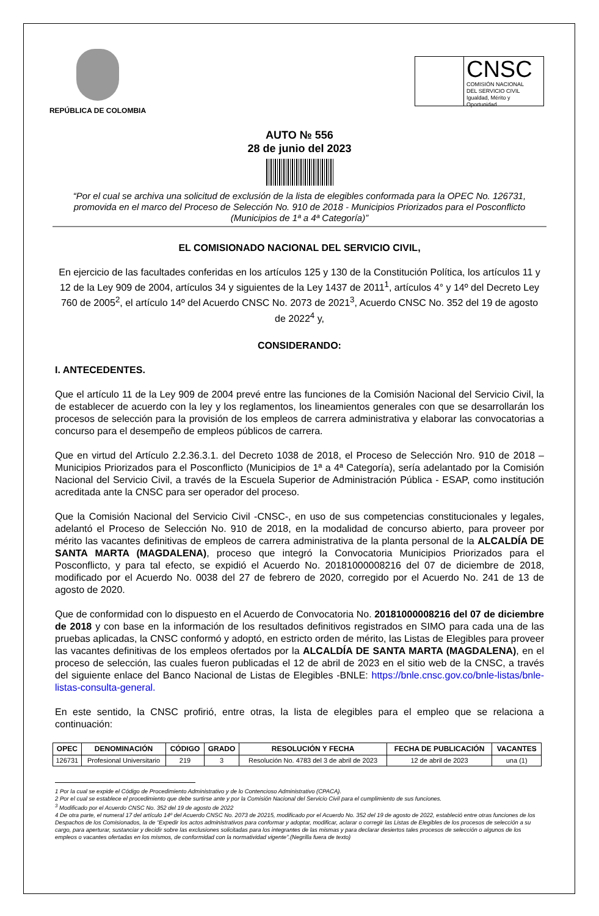REPÚBLICA DE COLOMBIA
CNSC
COMISIÓN NACIONAL
DEL SERVICIO CIVIL
Igualdad, Mérito y Oportunidad
AUTO № 556
28 de junio del 2023
“Por el cual se archiva una solicitud de exclusión de la lista de elegibles conformada para la OPEC No. 126731, promovida en el marco del Proceso de Selección No. 910 de 2018 - Municipios Priorizados para el Posconflicto (Municipios de 1ª a 4ª Categoría)”
EL COMISIONADO NACIONAL DEL SERVICIO CIVIL,
En ejercicio de las facultades conferidas en los artículos 125 y 130 de la Constitución Política, los artículos 11 y 12 de la Ley 909 de 2004, artículos 34 y siguientes de la Ley 1437 de 2011<sup>1</sup>, artículos 4° y 14º del Decreto Ley 760 de 2005<sup>2</sup>, el artículo 14º del Acuerdo CNSC No. 2073 de 2021<sup>3</sup>, Acuerdo CNSC No. 352 del 19 de agosto de 2022<sup>4</sup> y,
CONSIDERANDO:
I. ANTECEDENTES.
Que el artículo 11 de la Ley 909 de 2004 prevé entre las funciones de la Comisión Nacional del Servicio Civil, la de establecer de acuerdo con la ley y los reglamentos, los lineamientos generales con que se desarrollarán los procesos de selección para la provisión de los empleos de carrera administrativa y elaborar las convocatorias a concurso para el desempeño de empleos públicos de carrera.
Que en virtud del Artículo 2.2.36.3.1. del Decreto 1038 de 2018, el Proceso de Selección Nro. 910 de 2018 – Municipios Priorizados para el Posconflicto (Municipios de 1ª a 4ª Categoría), sería adelantado por la Comisión Nacional del Servicio Civil, a través de la Escuela Superior de Administración Pública - ESAP, como institución acreditada ante la CNSC para ser operador del proceso.
Que la Comisión Nacional del Servicio Civil -CNSC-, en uso de sus competencias constitucionales y legales, adelantó el Proceso de Selección No. 910 de 2018, en la modalidad de concurso abierto, para proveer por mérito las vacantes definitivas de empleos de carrera administrativa de la planta personal de la ALCALDÍA DE SANTA MARTA (MAGDALENA), proceso que integró la Convocatoria Municipios Priorizados para el Posconflicto, y para tal efecto, se expidió el Acuerdo No. 20181000008216 del 07 de diciembre de 2018, modificado por el Acuerdo No. 0038 del 27 de febrero de 2020, corregido por el Acuerdo No. 241 de 13 de agosto de 2020.
Que de conformidad con lo dispuesto en el Acuerdo de Convocatoria No. 20181000008216 del 07 de diciembre de 2018 y con base en la información de los resultados definitivos registrados en SIMO para cada una de las pruebas aplicadas, la CNSC conformó y adoptó, en estricto orden de mérito, las Listas de Elegibles para proveer las vacantes definitivas de los empleos ofertados por la ALCALDÍA DE SANTA MARTA (MAGDALENA), en el proceso de selección, las cuales fueron publicadas el 12 de abril de 2023 en el sitio web de la CNSC, a través del siguiente enlace del Banco Nacional de Listas de Elegibles -BNLE: https://bnle.cnsc.gov.co/bnle-listas/bnle-listas-consulta-general.
En este sentido, la CNSC profirió, entre otras, la lista de elegibles para el empleo que se relaciona a continuación:
| OPEC | DENOMINACIÓN | CÓDIGO | GRADO | RESOLUCIÓN Y FECHA | FECHA DE PUBLICACIÓN | VACANTES |
| --- | --- | --- | --- | --- | --- | --- |
| 126731 | Profesional Universitario | 219 | 3 | Resolución No. 4783 del 3 de abril de 2023 | 12 de abril de 2023 | una (1) |
1 Por la cual se expide el Código de Procedimiento Administrativo y de lo Contencioso Administrativo (CPACA).
2 Por el cual se establece el procedimiento que debe surtirse ante y por la Comisión Nacional del Servicio Civil para el cumplimiento de sus funciones.
<sup>3</sup> Modificado por el Acuerdo CNSC No. 352 del 19 de agosto de 2022
4 De otra parte, el numeral 17 del artículo 14º del Acuerdo CNSC No. 2073 de 20215, modificado por el Acuerdo No. 352 del 19 de agosto de 2022, estableció entre otras funciones de los Despachos de los Comisionados, la de “Expedir los actos administrativos para conformar y adoptar, modificar, aclarar o corregir las Listas de Elegibles de los procesos de selección a su cargo, para aperturar, sustanciar y decidir sobre las exclusiones solicitadas para los integrantes de las mismas y para declarar desiertos tales procesos de selección o algunos de los empleos o vacantes ofertadas en los mismos, de conformidad con la normatividad vigente”.(Negrilla fuera de texto)